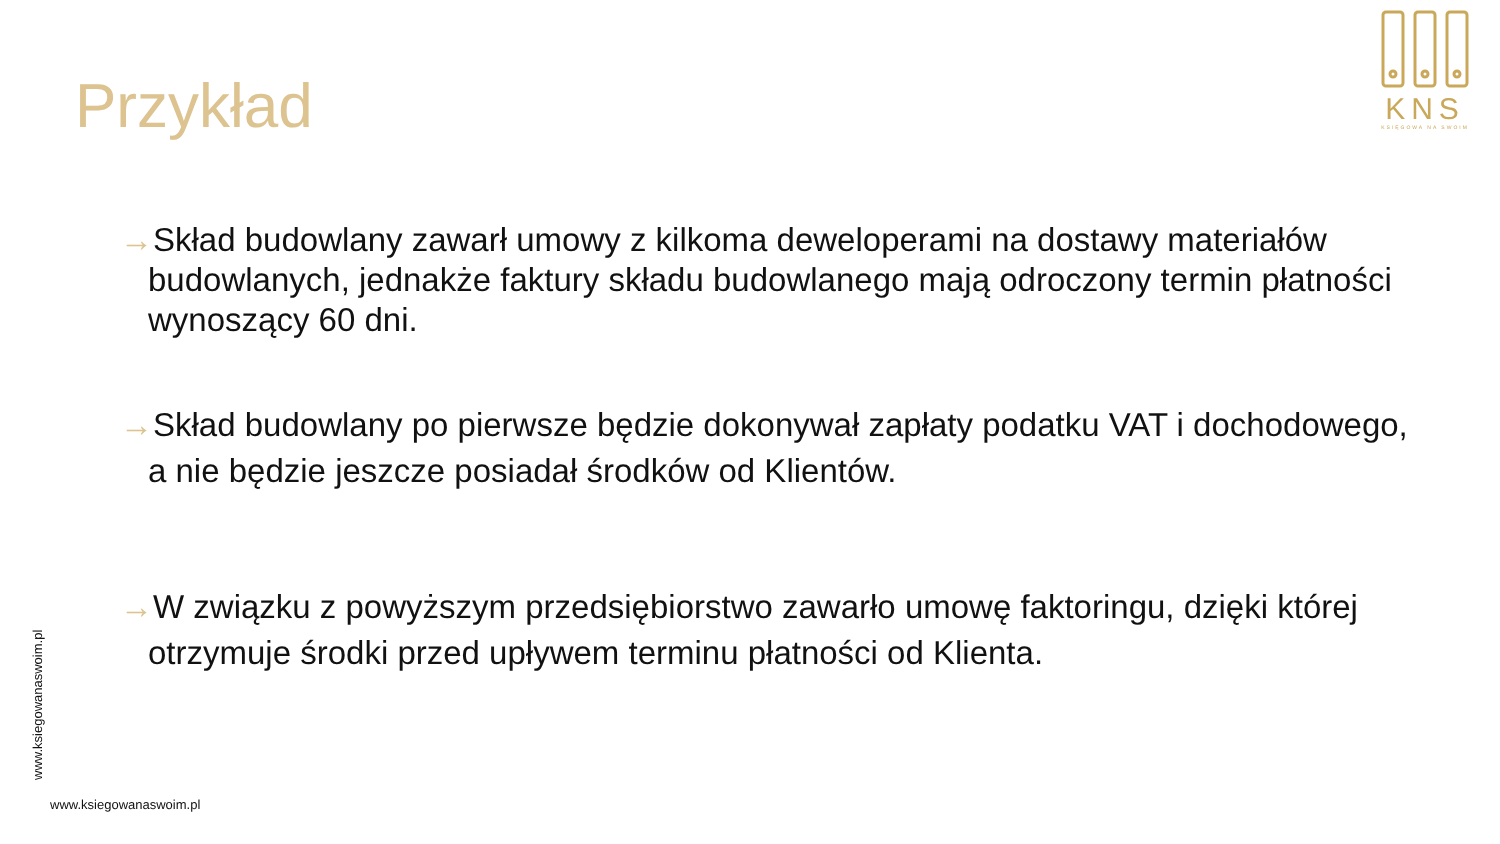Przykład
KNS
KSIĘGOWA NA SWOIM
→Skład budowlany zawarł umowy z kilkoma deweloperami na dostawy materiałów budowlanych, jednakże faktury składu budowlanego mają odroczony termin płatności wynoszący 60 dni.
→Skład budowlany po pierwsze będzie dokonywał zapłaty podatku VAT i dochodowego, a nie będzie jeszcze posiadał środków od Klientów.
→W związku z powyższym przedsiębiorstwo zawarło umowę faktoringu, dzięki której otrzymuje środki przed upływem terminu płatności od Klienta.
www.ksiegowanaswoim.pl
www.ksiegowanaswoim.pl